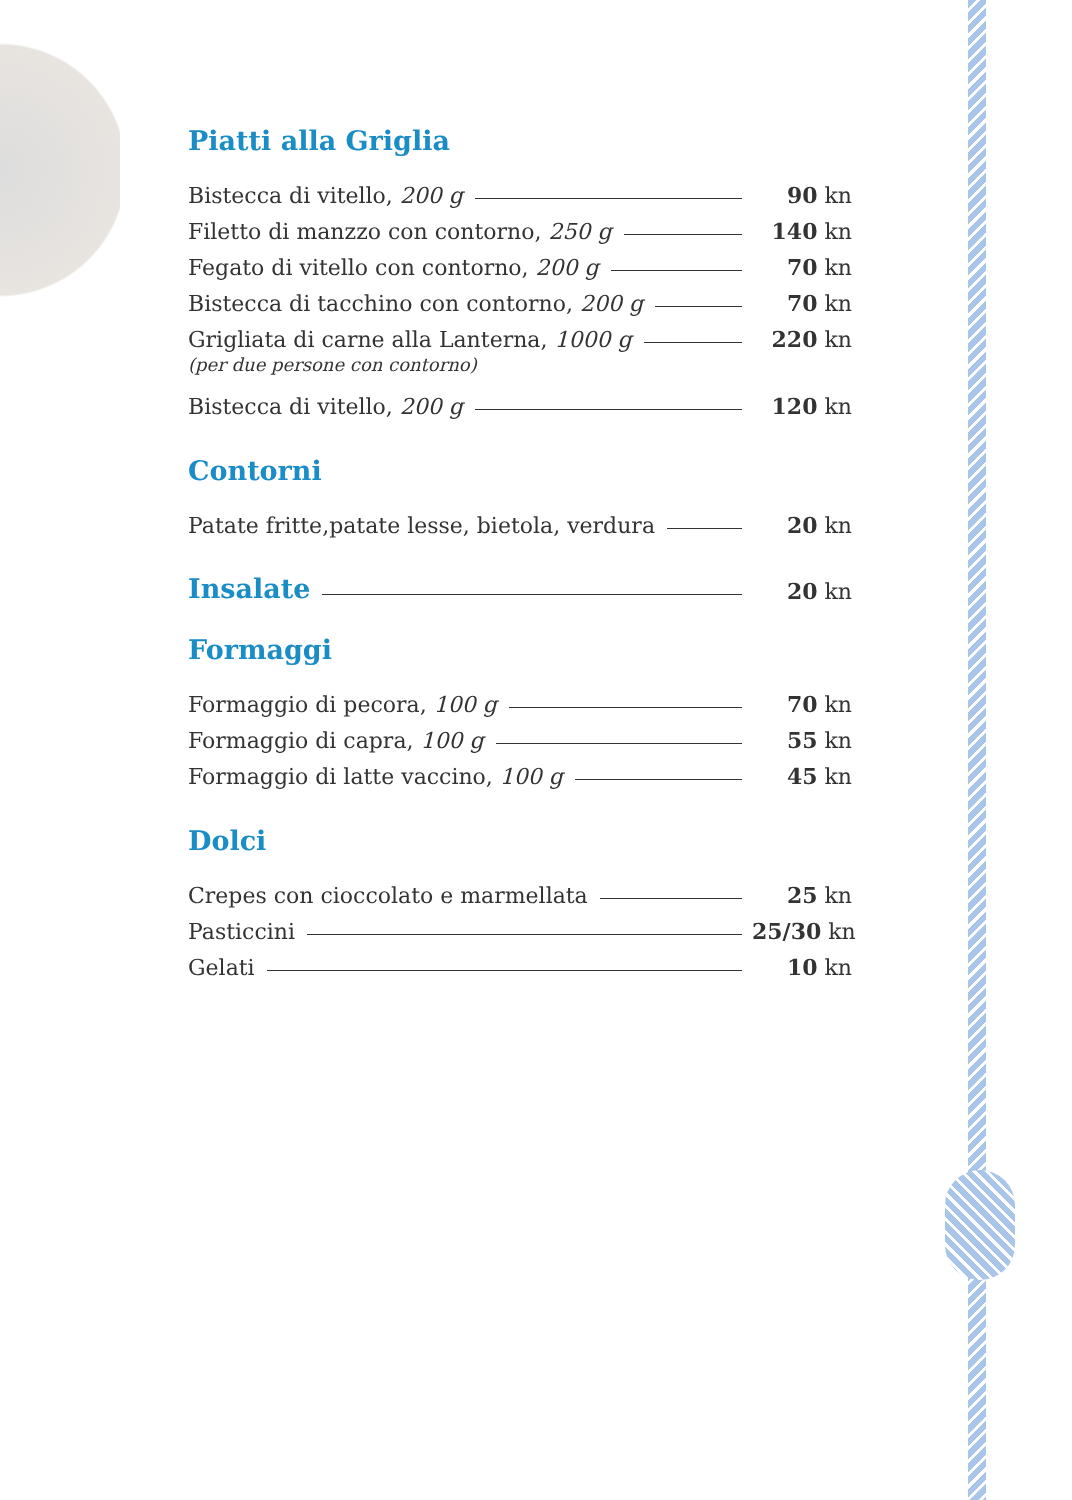Piatti alla Griglia
Bistecca di vitello, 200 g 90 kn
Filetto di manzzo con contorno, 250 g 140 kn
Fegato di vitello con contorno, 200 g 70 kn
Bistecca di tacchino con contorno, 200 g 70 kn
Grigliata di carne alla Lanterna, 1000 g 220 kn
(per due persone con contorno)
Bistecca di vitello, 200 g 120 kn
Contorni
Patate fritte,patate lesse, bietola, verdura 20 kn
Insalate
20 kn
Formaggi
Formaggio di pecora, 100 g 70 kn
Formaggio di capra, 100 g 55 kn
Formaggio di latte vaccino, 100 g 45 kn
Dolci
Crepes con cioccolato e marmellata 25 kn
Pasticcini 25/30 kn
Gelati 10 kn